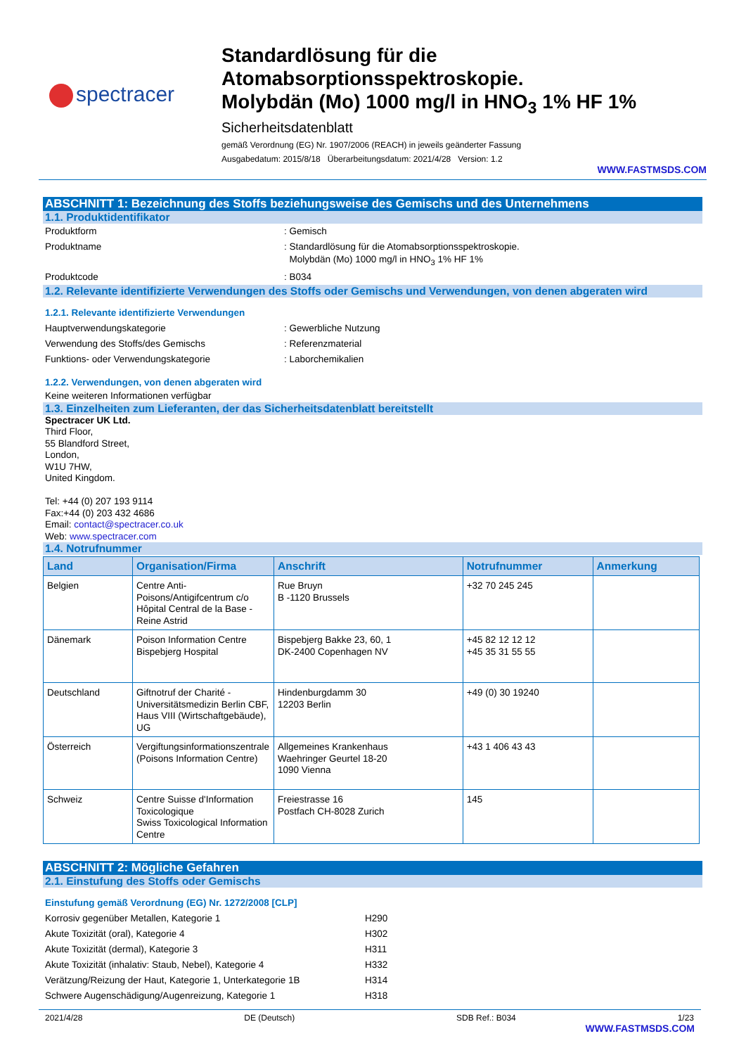spectracer
Standardlösung für die
Atomabsorptionsspektroskopie.
Molybdän (Mo) 1000 mg/l in HNO<sub>3</sub> 1% HF 1%
Sicherheitsdatenblatt
gemäß Verordnung (EG) Nr. 1907/2006 (REACH) in jeweils geänderter Fassung
Ausgabedatum: 2015/8/18 Überarbeitungsdatum: 2021/4/28 Version: 1.2
WWW.FASTMSDS.COM
ABSCHNITT 1: Bezeichnung des Stoffs beziehungsweise des Gemischs und des Unternehmens
1.1. Produktidentifikator
Produktform : Gemisch
Produktname : Standardlösung für die Atomabsorptionsspektroskopie.
Molybdän (Mo) 1000 mg/l in HNO<sub>3</sub> 1% HF 1%
Produktcode : B034
1.2. Relevante identifizierte Verwendungen des Stoffs oder Gemischs und Verwendungen, von denen abgeraten wird
1.2.1. Relevante identifizierte Verwendungen
Hauptverwendungskategorie : Gewerbliche Nutzung
Verwendung des Stoffs/des Gemischs : Referenzmaterial
Funktions- oder Verwendungskategorie : Laborchemikalien
1.2.2. Verwendungen, von denen abgeraten wird
Keine weiteren Informationen verfügbar
1.3. Einzelheiten zum Lieferanten, der das Sicherheitsdatenblatt bereitstellt
Spectracer UK Ltd.
Third Floor,
55 Blandford Street,
London,
W1U 7HW,
United Kingdom.
Tel: +44 (0) 207 193 9114
Fax:+44 (0) 203 432 4686
Email: contact@spectracer.co.uk
Web: www.spectracer.com
1.4. Notrufnummer
| Land | Organisation/Firma | Anschrift | Notrufnummer | Anmerkung |
| --- | --- | --- | --- | --- |
| Belgien | Centre Anti-Poisons/Antigifcentrum c/o Hôpital Central de la Base - Reine Astrid | Rue Bruyn B -1120 Brussels | +32 70 245 245 | |
| Dänemark | Poison Information Centre Bispebjerg Hospital | Bispebjerg Bakke 23, 60, 1 DK-2400 Copenhagen NV | +45 82 12 12 12 +45 35 31 55 55 | |
| Deutschland | Giftnotruf der Charité - Universitätsmedizin Berlin CBF, Haus VIII (Wirtschaftgebäude), UG | Hindenburgdamm 30 12203 Berlin | +49 (0) 30 19240 | |
| Österreich | Vergiftungsinformationszentrale (Poisons Information Centre) | Allgemeines Krankenhaus Waehringer Geurtel 18-20 1090 Vienna | +43 1 406 43 43 | |
| Schweiz | Centre Suisse d'Information Toxicologique Swiss Toxicological Information Centre | Freiestrasse 16 Postfach CH-8028 Zurich | 145 | |
ABSCHNITT 2: Mögliche Gefahren
2.1. Einstufung des Stoffs oder Gemischs
Einstufung gemäß Verordnung (EG) Nr. 1272/2008 [CLP]
Korrosiv gegenüber Metallen, Kategorie 1 H290
Akute Toxizität (oral), Kategorie 4 H302
Akute Toxizität (dermal), Kategorie 3 H311
Akute Toxizität (inhalativ: Staub, Nebel), Kategorie 4 H332
Verätzung/Reizung der Haut, Kategorie 1, Unterkategorie 1B
H314
Schwere Augenschädigung/Augenreizung, Kategorie 1 H318
2021/4/28 DE (Deutsch) SDB Ref.: B034 1/23
WWW.FASTMSDS.COM